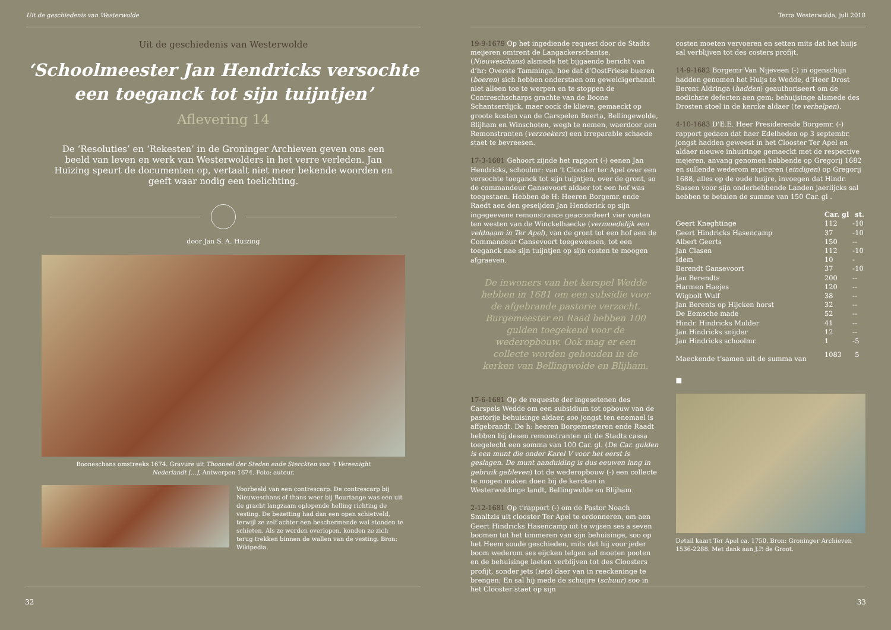Uit de geschiedenis van Westerwolde
Uit de geschiedenis van Westerwolde
‘Schoolmeester Jan Hendricks versochte een toeganck tot sijn tuijntjen’
Aflevering 14
De ‘Resoluties’ en ‘Rekesten’ in de Groninger Archieven geven ons een beeld van leven en werk van Westerwolders in het verre verleden. Jan Huizing speurt de documenten op, vertaalt niet meer bekende woorden en geeft waar nodig een toelichting.
door Jan S. A. Huizing
Booneschans omstreeks 1674. Gravure uit Thooneel der Steden ende Sterckten van ’t Vereenight Nederlandt [...], Antwerpen 1674. Foto: auteur.
Voorbeeld van een contrescarp. De contrescarp bij Nieuweschans of thans weer bij Bourtange was een uit de gracht langzaam oplopende helling richting de vesting. De bezetting had dan een open schietveld, terwijl ze zelf achter een beschermende wal stonden te schieten. Als ze werden overlopen, konden ze zich terug trekken binnen de wallen van de vesting. Bron: Wikipedia.
32
Terra Westerwolda, juli 2018
19-9-1679 Op het ingediende request door de Stadts meijeren omtrent de Langackerschantse, (Nieuweschans) alsmede het bijgaende bericht van d’hr: Overste Tamminga, hoe dat d’OostFriese bueren (boeren) sich hebben onderstaen om geweldigerhandt niet alleen toe te werpen en te stoppen de Contreschscharps grachte van de Boone Schantserdijck, maer oock de klieve, gemaeckt op groote kosten van de Carspelen Beerta, Bellingewolde, Blijham en Winschoten, wegh te nemen, waerdoor aen Remonstranten (verzoekers) een irreparable schaede staet te bevreesen.
17-3-1681 Gehoort zijnde het rapport (-) eenen Jan Hendricks, schoolmr: van ’t Clooster ter Apel over een versochte toeganck tot sijn tuijntjen, over de gront, so de commandeur Gansevoort aldaer tot een hof was toegestaen. Hebben de H: Heeren Borgemr. ende Raedt aen den geseijden Jan Henderick op sijn ingegeevene remonstrance geaccordeert vier voeten ten westen van de Winckelhaecke (vermoedelijk een veldnaam in Ter Apel), van de gront tot een hof aen de Commandeur Gansevoort toegeweesen, tot een toeganck nae sijn tuijntjen op sijn costen te moogen afgraeven.
De inwoners van het kerspel Wedde hebben in 1681 om een subsidie voor de afgebrande pastorie verzocht. Burgemeester en Raad hebben 100 gulden toegekend voor de wederopbouw. Ook mag er een collecte worden gehouden in de kerken van Bellingwolde en Blijham.
17-6-1681 Op de requeste der ingesetenen des Carspels Wedde om een subsidium tot opbouw van de pastorije behuisinge aldaer, soo jongst ten enemael is affgebrandt. De h: heeren Borgemesteren ende Raadt hebben bij desen remonstranten uit de Stadts cassa toegelecht een somma van 100 Car. gl. (De Car. gulden is een munt die onder Karel V voor het eerst is geslagen. De munt aanduiding is dus eeuwen lang in gebruik gebleven) tot de wederopbouw (-) een collecte te mogen maken doen bij de kercken in Westerwoldinge landt, Bellingwolde en Blijham.
2-12-1681 Op t’rapport (-) om de Pastor Noach Smaltzis uit clooster Ter Apel te ordonneren, om aen Geert Hindricks Hasencamp uit te wijsen ses a seven boomen tot het timmeren van sijn behuisinge, soo op het Heem soude geschieden, mits dat hij voor jeder boom wederom ses eijcken telgen sal moeten pooten en de behuisinge laeten verblijven tot des Cloosters profijt, sonder jets (iets) daer van in reeckeninge te brengen; En sal hij mede de schuijre (schuur) soo in het Clooster staet op sijn
costen moeten vervoeren en setten mits dat het huijs sal verblijven tot des costers profijt.
14-9-1682 Borgemr Van Nijeveen (-) in ogenschijn hadden genomen het Huijs te Wedde, d’Heer Drost Berent Aldringa (hadden) geauthoriseert om de nodichste defecten aen gem: behuijsinge alsmede des Drosten stoel in de kercke aldaer (te verhelpen).
4-10-1683 D’E.E. Heer Presiderende Borgemr. (-) rapport gedaen dat haer Edelheden op 3 septembr. jongst hadden geweest in het Clooster Ter Apel en aldaer nieuwe inhuiringe gemaeckt met de respective mejeren, anvang genomen hebbende op Gregorij 1682 en sullende wederom expireren (eindigen) op Gregorij 1688, alles op de oude huijre, invoegen dat Hindr. Sassen voor sijn onderhebbende Landen jaerlijcks sal hebben te betalen de summe van 150 Car. gl .
| | Car. gl | | st. |
| --- | --- | --- | --- |
| Geert Kneghtinge | 112 | - | 10 |
| Geert Hindricks Hasencamp | 37 | - | 10 |
| Albert Geerts | 150 | - | - |
| Jan Clasen | 112 | - | 10 |
| Idem | 10 | - | |
| Berendt Gansevoort | 37 | - | 10 |
| Jan Berendts | 200 | - | - |
| Harmen Haejes | 120 | - | - |
| Wigbolt Wulf | 38 | - | - |
| Jan Berents op Hijcken horst | 32 | - | - |
| De Eemsche made | 52 | - | - |
| Hindr. Hindricks Mulder | 41 | - | - |
| Jan Hindricks snijder | 12 | - | - |
| Jan Hindricks schoolmr. | 1 | - | 5 |
| Maeckende t’samen uit de summa van | 1083 | | 5 |
■
Detail kaart Ter Apel ca. 1750. Bron: Groninger Archieven 1536-2288. Met dank aan J.P. de Groot.
33